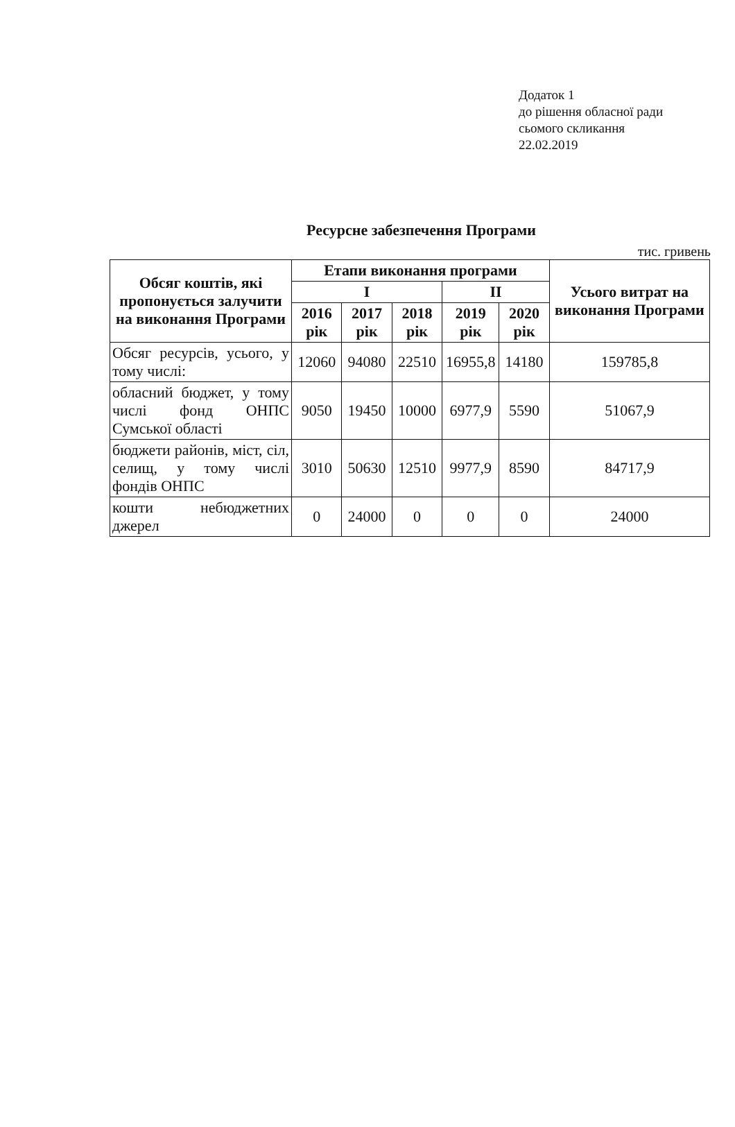Додаток 1
до рішення обласної ради
сьомого скликання
22.02.2019
Ресурсне забезпечення Програми
тис. гривень
| Обсяг коштів, які пропонується залучити на виконання Програми | Етапи виконання програми | | | | | Усього витрат на виконання Програми |
| --- | --- | --- | --- | --- | --- | --- |
| | I | | | II | | |
| | 2016 рік | 2017 рік | 2018 рік | 2019 рік | 2020 рік | |
| Обсяг ресурсів, усього, у тому числі: | 12060 | 94080 | 22510 | 16955,8 | 14180 | 159785,8 |
| обласний бюджет, у тому числі фонд ОНПС Сумської області | 9050 | 19450 | 10000 | 6977,9 | 5590 | 51067,9 |
| бюджети районів, міст, сіл, селищ, у тому числі фондів ОНПС | 3010 | 50630 | 12510 | 9977,9 | 8590 | 84717,9 |
| кошти небюджетних джерел | 0 | 24000 | 0 | 0 | 0 | 24000 |